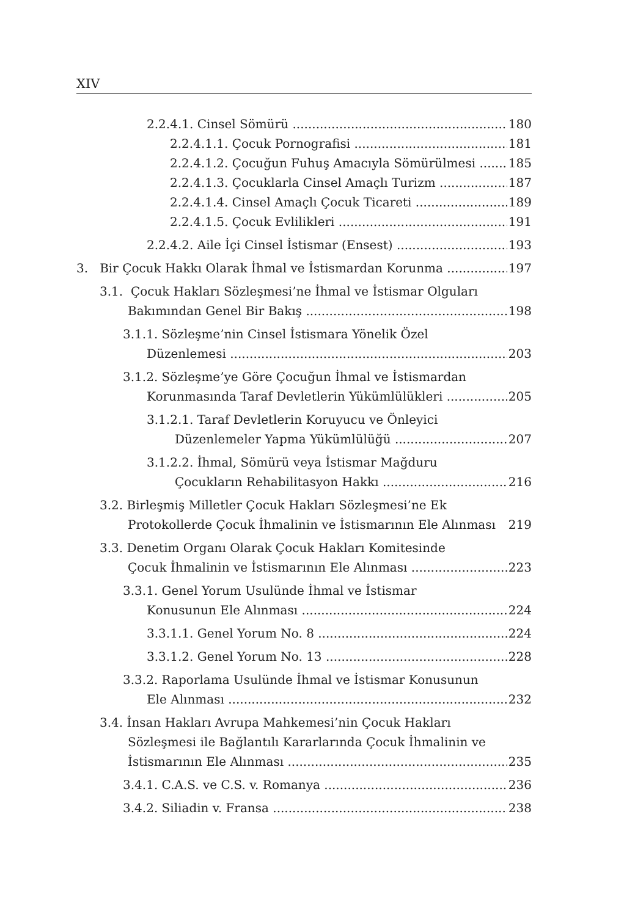XIV
2.2.4.1. Cinsel Sömürü 180
2.2.4.1.1. Çocuk Pornografisi 181
2.2.4.1.2. Çocuğun Fuhuş Amacıyla Sömürülmesi 185
2.2.4.1.3. Çocuklarla Cinsel Amaçlı Turizm 187
2.2.4.1.4. Cinsel Amaçlı Çocuk Ticareti 189
2.2.4.1.5. Çocuk Evlilikleri 191
2.2.4.2. Aile İçi Cinsel İstismar (Ensest) 193
3. Bir Çocuk Hakkı Olarak İhmal ve İstismardan Korunma 197
3.1. Çocuk Hakları Sözleşmesi’ne İhmal ve İstismar Olguları
Bakımından Genel Bir Bakış 198
3.1.1. Sözleşme’nin Cinsel İstismara Yönelik Özel
Düzenlemesi 203
3.1.2. Sözleşme’ye Göre Çocuğun İhmal ve İstismardan
Korunmasında Taraf Devletlerin Yükümlülükleri 205
3.1.2.1. Taraf Devletlerin Koruyucu ve Önleyici
Düzenlemeler Yapma Yükümlülüğü 207
3.1.2.2. İhmal, Sömürü veya İstismar Mağduru
Çocukların Rehabilitasyon Hakkı 216
3.2. Birleşmiş Milletler Çocuk Hakları Sözleşmesi’ne Ek
Protokollerde Çocuk İhmalinin ve İstismarının Ele Alınması 219
3.3. Denetim Organı Olarak Çocuk Hakları Komitesinde
Çocuk İhmalinin ve İstismarının Ele Alınması 223
3.3.1. Genel Yorum Usulünde İhmal ve İstismar
Konusunun Ele Alınması 224
3.3.1.1. Genel Yorum No. 8 224
3.3.1.2. Genel Yorum No. 13 228
3.3.2. Raporlama Usulünde İhmal ve İstismar Konusunun
Ele Alınması 232
3.4. İnsan Hakları Avrupa Mahkemesi’nin Çocuk Hakları
Sözleşmesi ile Bağlantılı Kararlarında Çocuk İhmalinin ve
İstismarının Ele Alınması 235
3.4.1. C.A.S. ve C.S. v. Romanya 236
3.4.2. Siliadin v. Fransa 238